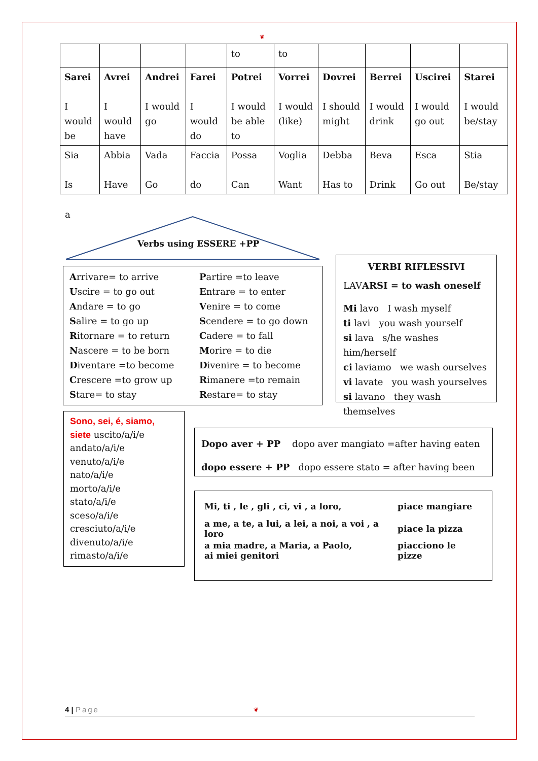❦
| | | | | to | to | | | | |
| Sarei I would be | Avrei I would have | Andrei I would go | Farei I would do | Potrei I would be able to | Vorrei I would (like) | Dovrei I should might | Berrei I would drink | Uscirei I would go out | Starei I would be/stay |
| Sia Is | Abbia Have | Vada Go | Faccia do | Possa Can | Voglia Want | Debba Has to | Beva Drink | Esca Go out | Stia Be/stay |
a
Verbs using ESSERE +PP
Arrivare= to arrive
Uscire = to go out
Andare = to go
Salire = to go up
Ritornare = to return
Nascere = to be born
Diventare =to become
Crescere =to grow up
Stare= to stay
Partire =to leave
Entrare = to enter
Venire = to come
Scendere = to go down
Cadere = to fall
Morire = to die
Divenire = to become
Rimanere =to remain
Restare= to stay
VERBI RIFLESSIVI
LAVARSI = to wash oneself
Mi lavo I wash myself
ti lavi you wash yourself
si lava s/he washes him/herself
ci laviamo we wash ourselves
vi lavate you wash yourselves
si lavano they wash themselves
Sono, sei, é, siamo, siete uscito/a/i/e
andato/a/i/e
venuto/a/i/e
nato/a/i/e
morto/a/i/e
stato/a/i/e
sceso/a/i/e
cresciuto/a/i/e
divenuto/a/i/e
rimasto/a/i/e
Dopo aver + PP dopo aver mangiato =after having eaten
dopo essere + PP dopo essere stato = after having been
| Mi, ti , le , gli , ci, vi , a loro, | piace mangiare |
| a me, a te, a lui, a lei, a noi, a voi , a loro | piace la pizza |
| a mia madre, a Maria, a Paolo, ai miei genitori | piacciono le pizze |
4 | Page ❦